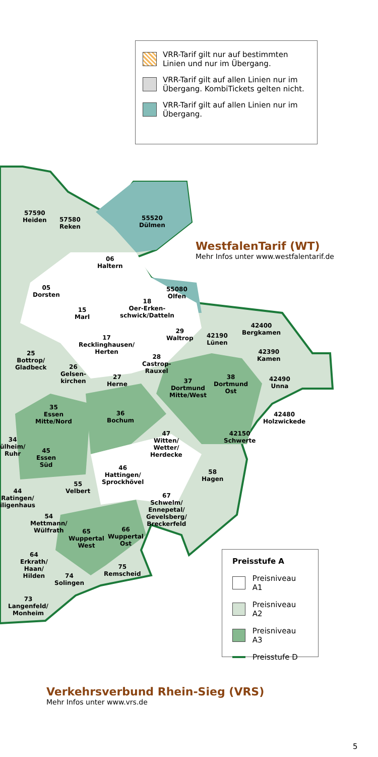VRR-Tarif gilt nur auf bestimmten Linien und nur im Übergang.
VRR-Tarif gilt auf allen Linien nur im Übergang. KombiTickets gelten nicht.
VRR-Tarif gilt auf allen Linien nur im Übergang.
57590
Heiden
57580
Reken
55520
Dülmen
06
Haltern
05
Dorsten
55080
Olfen
18
Oer-Erken-
schwick/Datteln
15
Marl
42400
Bergkamen
29
Waltrop
42190
Lünen
17
Recklinghausen/
Herten
42390
Kamen
25
Bottrop/
Gladbeck
28
Castrop-
Rauxel
26
Gelsen-
kirchen
27
Herne
37
Dortmund
Mitte/West
38
Dortmund
Ost
42490
Unna
35
Essen
Mitte/Nord
36
Bochum
42480
Holzwickede
42150
Schwerte
47
Witten/
Wetter/
Herdecke
34
ülheim/
Ruhr
45
Essen
Süd
46
Hattingen/
Sprockhövel
58
Hagen
55
Velbert
44
Ratingen/
iligenhaus
67
Schwelm/
Ennepetal/
Gevelsberg/
Breckerfeld
54
Mettmann/
Wülfrath
65
Wuppertal
West
66
Wuppertal
Ost
64
Erkrath/
Haan/
Hilden
75
Remscheid
74
Solingen
73
Langenfeld/
Monheim
WestfalenTarif (WT)
Mehr Infos unter www.westfalentarif.de
Preisstufe A
Preisniveau A1
Preisniveau A2
Preisniveau A3
Preisstufe D
Verkehrsverbund Rhein-Sieg (VRS)
Mehr Infos unter www.vrs.de
5